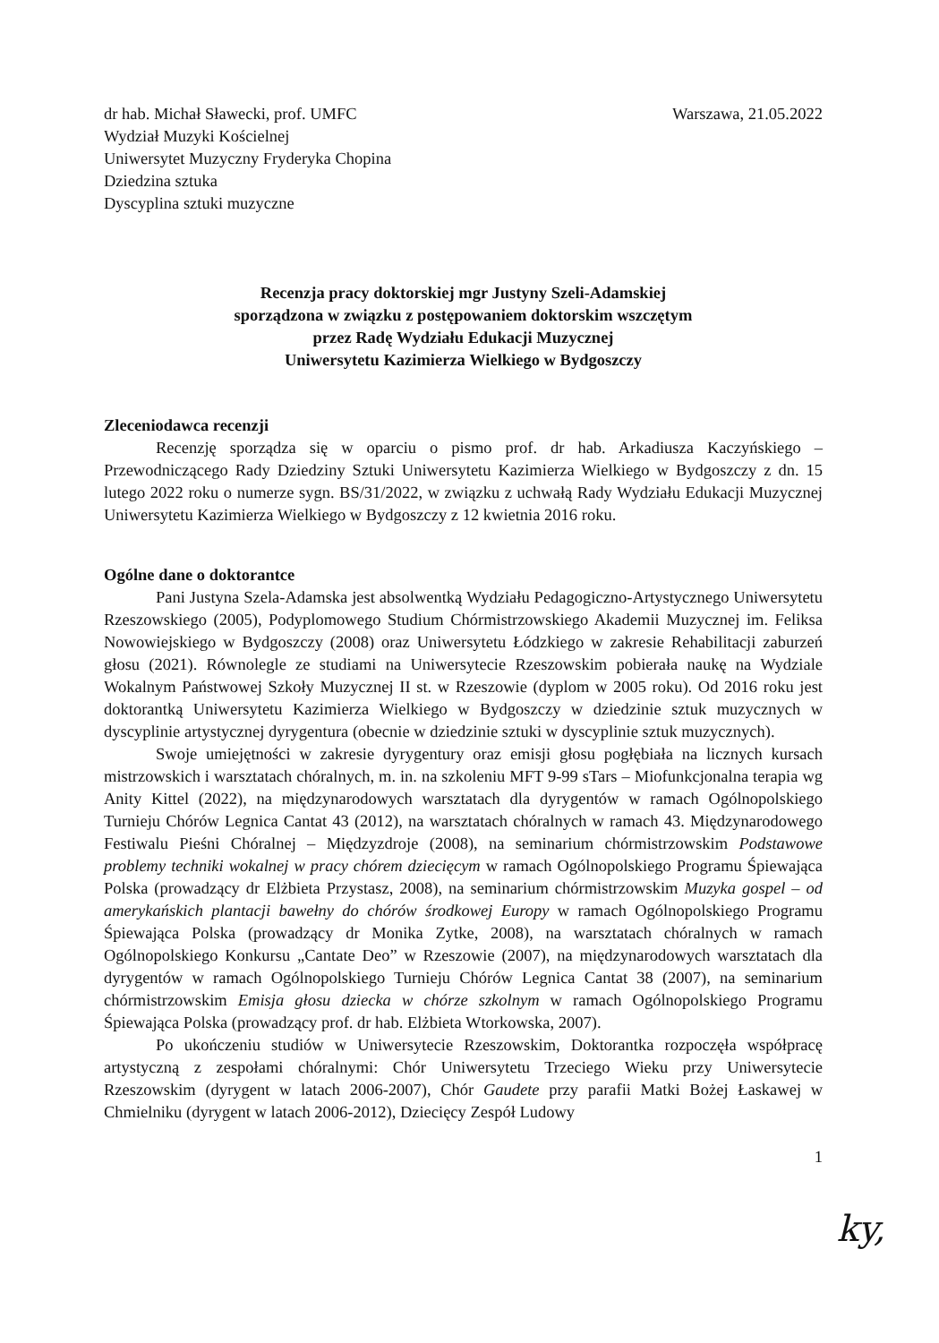dr hab. Michał Sławecki, prof. UMFC
Wydział Muzyki Kościelnej
Uniwersytet Muzyczny Fryderyka Chopina
Dziedzina sztuka
Dyscyplina sztuki muzyczne
Warszawa, 21.05.2022
Recenzja pracy doktorskiej mgr Justyny Szeli-Adamskiej
sporządzona w związku z postępowaniem doktorskim wszczętym
przez Radę Wydziału Edukacji Muzycznej
Uniwersytetu Kazimierza Wielkiego w Bydgoszczy
Zleceniodawca recenzji
Recenzję sporządza się w oparciu o pismo prof. dr hab. Arkadiusza Kaczyńskiego – Przewodniczącego Rady Dziedziny Sztuki Uniwersytetu Kazimierza Wielkiego w Bydgoszczy z dn. 15 lutego 2022 roku o numerze sygn. BS/31/2022, w związku z uchwałą Rady Wydziału Edukacji Muzycznej Uniwersytetu Kazimierza Wielkiego w Bydgoszczy z 12 kwietnia 2016 roku.
Ogólne dane o doktorantce
Pani Justyna Szela-Adamska jest absolwentką Wydziału Pedagogiczno-Artystycznego Uniwersytetu Rzeszowskiego (2005), Podyplomowego Studium Chórmistrzowskiego Akademii Muzycznej im. Feliksa Nowowiejskiego w Bydgoszczy (2008) oraz Uniwersytetu Łódzkiego w zakresie Rehabilitacji zaburzeń głosu (2021). Równolegle ze studiami na Uniwersytecie Rzeszowskim pobierała naukę na Wydziale Wokalnym Państwowej Szkoły Muzycznej II st. w Rzeszowie (dyplom w 2005 roku). Od 2016 roku jest doktorantką Uniwersytetu Kazimierza Wielkiego w Bydgoszczy w dziedzinie sztuk muzycznych w dyscyplinie artystycznej dyrygentura (obecnie w dziedzinie sztuki w dyscyplinie sztuk muzycznych).
Swoje umiejętności w zakresie dyrygentury oraz emisji głosu pogłębiała na licznych kursach mistrzowskich i warsztatach chóralnych, m. in. na szkoleniu MFT 9-99 sTars – Miofunkcjonalna terapia wg Anity Kittel (2022), na międzynarodowych warsztatach dla dyrygentów w ramach Ogólnopolskiego Turnieju Chórów Legnica Cantat 43 (2012), na warsztatach chóralnych w ramach 43. Międzynarodowego Festiwalu Pieśni Chóralnej – Międzyzdroje (2008), na seminarium chórmistrzowskim Podstawowe problemy techniki wokalnej w pracy chórem dziecięcym w ramach Ogólnopolskiego Programu Śpiewająca Polska (prowadzący dr Elżbieta Przystasz, 2008), na seminarium chórmistrzowskim Muzyka gospel – od amerykańskich plantacji bawełny do chórów środkowej Europy w ramach Ogólnopolskiego Programu Śpiewająca Polska (prowadzący dr Monika Zytke, 2008), na warsztatach chóralnych w ramach Ogólnopolskiego Konkursu „Cantate Deo” w Rzeszowie (2007), na międzynarodowych warsztatach dla dyrygentów w ramach Ogólnopolskiego Turnieju Chórów Legnica Cantat 38 (2007), na seminarium chórmistrzowskim Emisja głosu dziecka w chórze szkolnym w ramach Ogólnopolskiego Programu Śpiewająca Polska (prowadzący prof. dr hab. Elżbieta Wtorkowska, 2007).
Po ukończeniu studiów w Uniwersytecie Rzeszowskim, Doktorantka rozpoczęła współpracę artystyczną z zespołami chóralnymi: Chór Uniwersytetu Trzeciego Wieku przy Uniwersytecie Rzeszowskim (dyrygent w latach 2006-2007), Chór Gaudete przy parafii Matki Bożej Łaskawej w Chmielniku (dyrygent w latach 2006-2012), Dziecięcy Zespół Ludowy
1
ky,